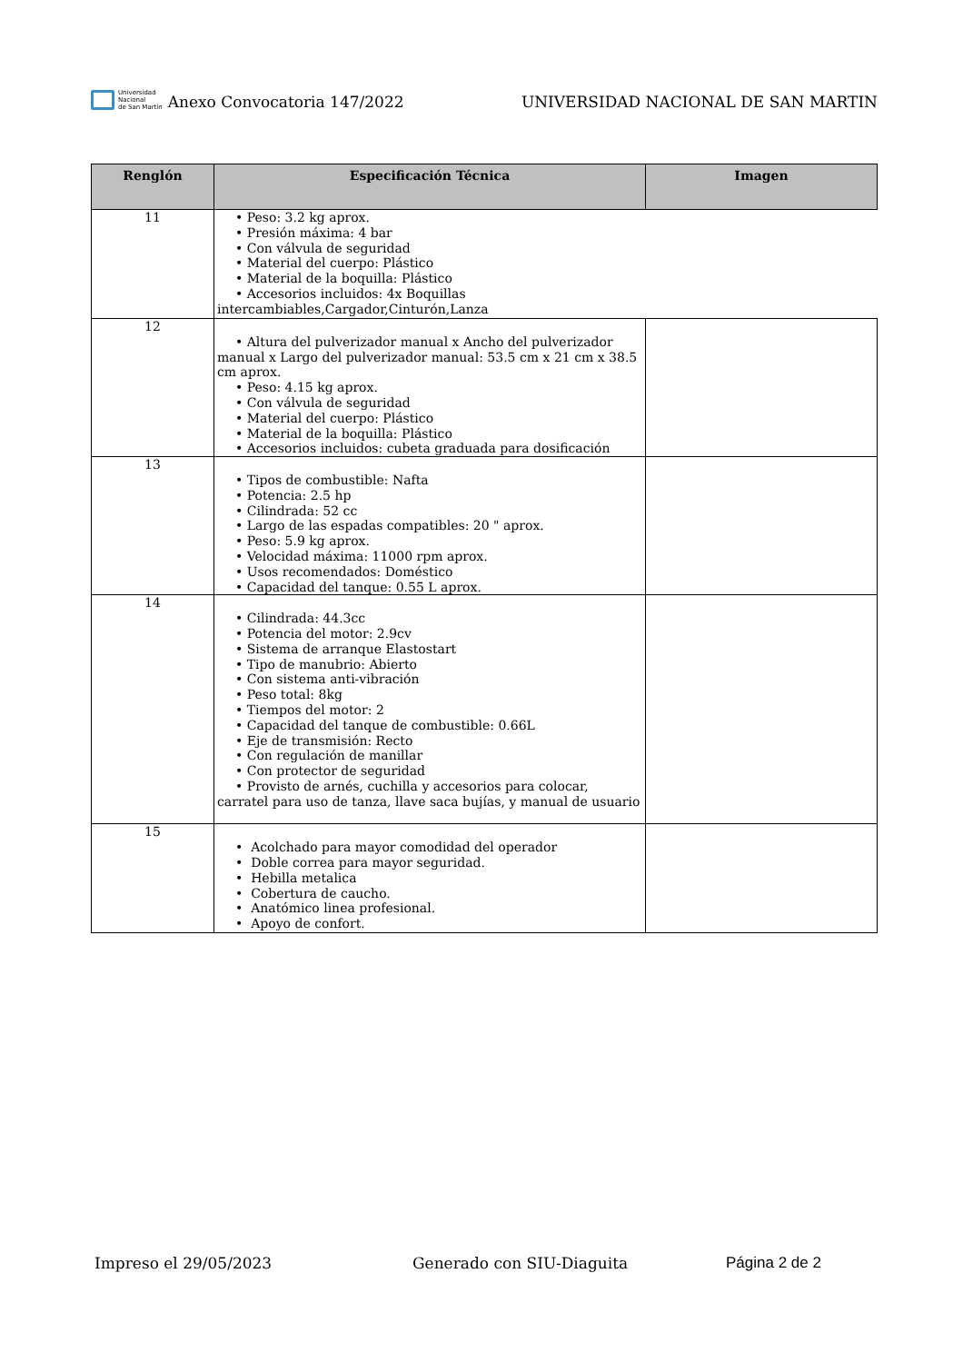Universidad
Nacional
de San Martín
Anexo Convocatoria 147/2022 UNIVERSIDAD NACIONAL DE SAN MARTIN
| Renglón | Especificación Técnica | Imagen |
| --- | --- | --- |
| 11 | • Peso: 3.2 kg aprox. • Presión máxima: 4 bar • Con válvula de seguridad • Material del cuerpo: Plástico • Material de la boquilla: Plástico • Accesorios incluidos: 4x Boquillas intercambiables,Cargador,Cinturón,Lanza | |
| 12 | • Altura del pulverizador manual x Ancho del pulverizador manual x Largo del pulverizador manual: 53.5 cm x 21 cm x 38.5 cm aprox. • Peso: 4.15 kg aprox. • Con válvula de seguridad • Material del cuerpo: Plástico • Material de la boquilla: Plástico • Accesorios incluidos: cubeta graduada para dosificación | |
| 13 | • Tipos de combustible: Nafta • Potencia: 2.5 hp • Cilindrada: 52 cc • Largo de las espadas compatibles: 20 " aprox. • Peso: 5.9 kg aprox. • Velocidad máxima: 11000 rpm aprox. • Usos recomendados: Doméstico • Capacidad del tanque: 0.55 L aprox. | |
| 14 | • Cilindrada: 44.3cc • Potencia del motor: 2.9cv • Sistema de arranque Elastostart • Tipo de manubrio: Abierto • Con sistema anti-vibración • Peso total: 8kg • Tiempos del motor: 2 • Capacidad del tanque de combustible: 0.66L • Eje de transmisión: Recto • Con regulación de manillar • Con protector de seguridad • Provisto de arnés, cuchilla y accesorios para colocar, carratel para uso de tanza, llave saca bujías, y manual de usuario | |
| 15 | • Acolchado para mayor comodidad del operador • Doble correa para mayor seguridad. • Hebilla metalica • Cobertura de caucho. • Anatómico linea profesional. • Apoyo de confort. | |
Impreso el 29/05/2023 Generado con SIU-Diaguita Página 2 de 2